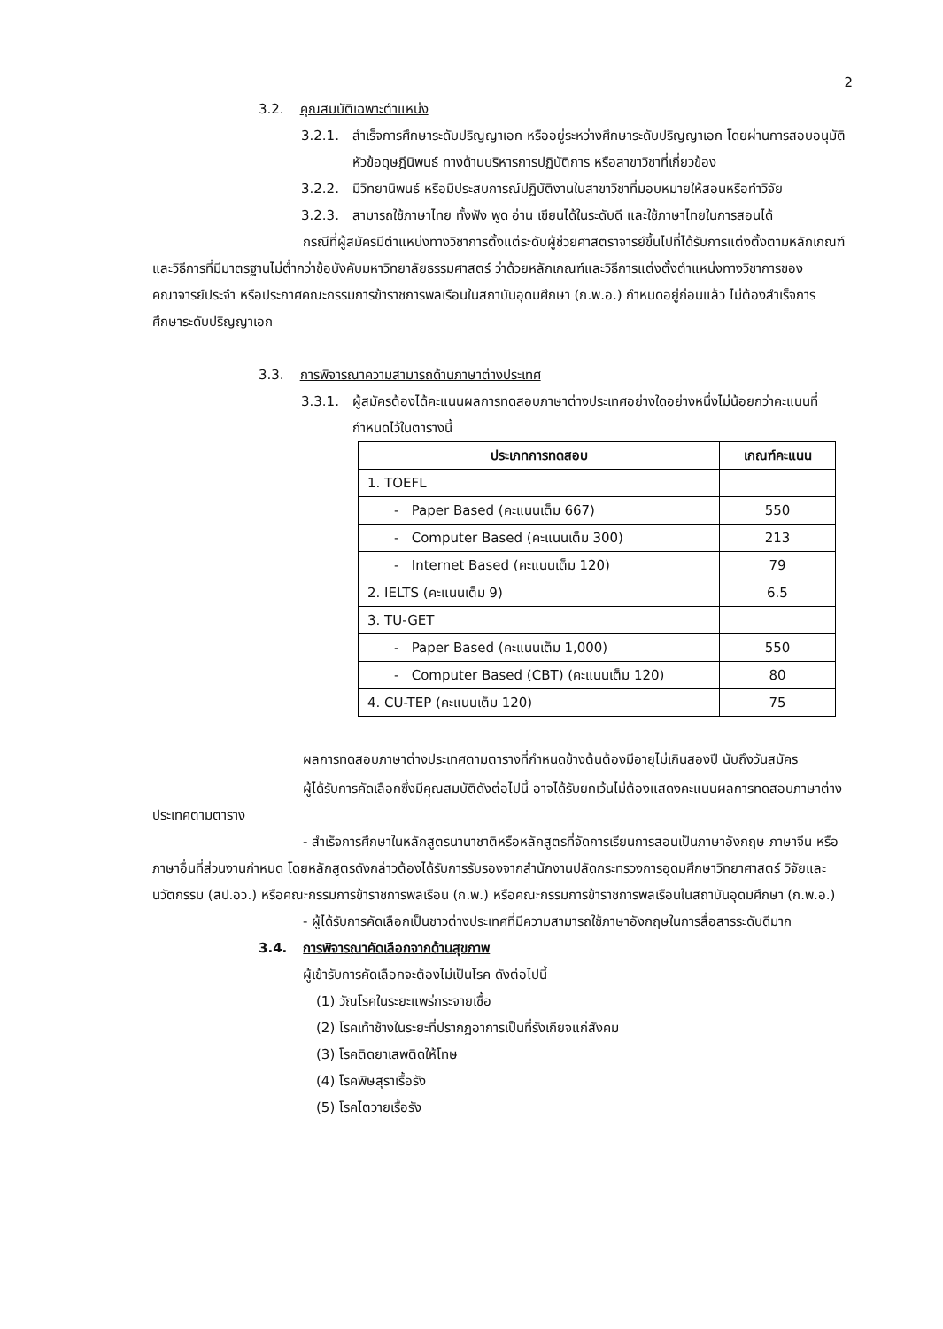2
3.2. คุณสมบัติเฉพาะตำแหน่ง
3.2.1. สำเร็จการศึกษาระดับปริญญาเอก หรืออยู่ระหว่างศึกษาระดับปริญญาเอก โดยผ่านการสอบอนุมัติหัวข้อดุษฎีนิพนธ์ ทางด้านบริหารการปฏิบัติการ หรือสาขาวิชาที่เกี่ยวข้อง
3.2.2. มีวิทยานิพนธ์ หรือมีประสบการณ์ปฏิบัติงานในสาขาวิชาที่มอบหมายให้สอนหรือทำวิจัย
3.2.3. สามารถใช้ภาษาไทย ทั้งฟัง พูด อ่าน เขียนได้ในระดับดี และใช้ภาษาไทยในการสอนได้
กรณีที่ผู้สมัครมีตำแหน่งทางวิชาการตั้งแต่ระดับผู้ช่วยศาสตราจารย์ขึ้นไปที่ได้รับการแต่งตั้งตามหลักเกณฑ์และวิธีการที่มีมาตรฐานไม่ต่ำกว่าข้อบังคับมหาวิทยาลัยธรรมศาสตร์ ว่าด้วยหลักเกณฑ์และวิธีการแต่งตั้งตำแหน่งทางวิชาการของคณาจารย์ประจำ หรือประกาศคณะกรรมการข้าราชการพลเรือนในสถาบันอุดมศึกษา (ก.พ.อ.) กำหนดอยู่ก่อนแล้ว ไม่ต้องสำเร็จการศึกษาระดับปริญญาเอก
3.3. การพิจารณาความสามารถด้านภาษาต่างประเทศ
3.3.1. ผู้สมัครต้องได้คะแนนผลการทดสอบภาษาต่างประเทศอย่างใดอย่างหนึ่งไม่น้อยกว่าคะแนนที่กำหนดไว้ในตารางนี้
| ประเภทการทดสอบ | เกณฑ์คะแนน |
| --- | --- |
| 1. TOEFL | |
| - Paper Based (คะแนนเต็ม 667) | 550 |
| - Computer Based (คะแนนเต็ม 300) | 213 |
| - Internet Based (คะแนนเต็ม 120) | 79 |
| 2. IELTS (คะแนนเต็ม 9) | 6.5 |
| 3. TU-GET | |
| - Paper Based (คะแนนเต็ม 1,000) | 550 |
| - Computer Based (CBT) (คะแนนเต็ม 120) | 80 |
| 4. CU-TEP (คะแนนเต็ม 120) | 75 |
ผลการทดสอบภาษาต่างประเทศตามตารางที่กำหนดข้างต้นต้องมีอายุไม่เกินสองปี นับถึงวันสมัคร
ผู้ได้รับการคัดเลือกซึ่งมีคุณสมบัติดังต่อไปนี้ อาจได้รับยกเว้นไม่ต้องแสดงคะแนนผลการทดสอบภาษาต่างประเทศตามตาราง
- สำเร็จการศึกษาในหลักสูตรนานาชาติหรือหลักสูตรที่จัดการเรียนการสอนเป็นภาษาอังกฤษ ภาษาจีน หรือภาษาอื่นที่ส่วนงานกำหนด โดยหลักสูตรดังกล่าวต้องได้รับการรับรองจากสำนักงานปลัดกระทรวงการอุดมศึกษาวิทยาศาสตร์ วิจัยและนวัตกรรม (สป.อว.) หรือคณะกรรมการข้าราชการพลเรือน (ก.พ.) หรือคณะกรรมการข้าราชการพลเรือนในสถาบันอุดมศึกษา (ก.พ.อ.)
- ผู้ได้รับการคัดเลือกเป็นชาวต่างประเทศที่มีความสามารถใช้ภาษาอังกฤษในการสื่อสารระดับดีมาก
3.4. การพิจารณาคัดเลือกจากด้านสุขภาพ
ผู้เข้ารับการคัดเลือกจะต้องไม่เป็นโรค ดังต่อไปนี้
(1) วัณโรคในระยะแพร่กระจายเชื้อ
(2) โรคเท้าช้างในระยะที่ปรากฏอาการเป็นที่รังเกียจแก่สังคม
(3) โรคติดยาเสพติดให้โทษ
(4) โรคพิษสุราเรื้อรัง
(5) โรคไตวายเรื้อรัง